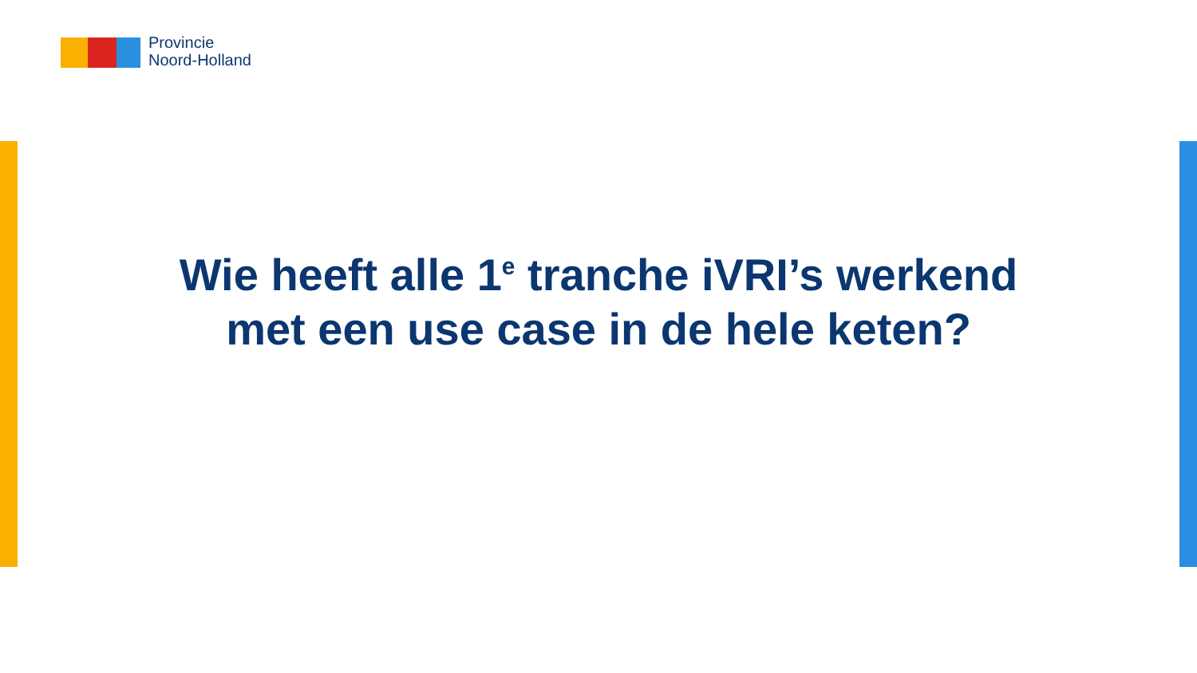Provincie
Noord-Holland
Wie heeft alle 1<sup>e</sup> tranche iVRI’s werkend
met een use case in de hele keten?